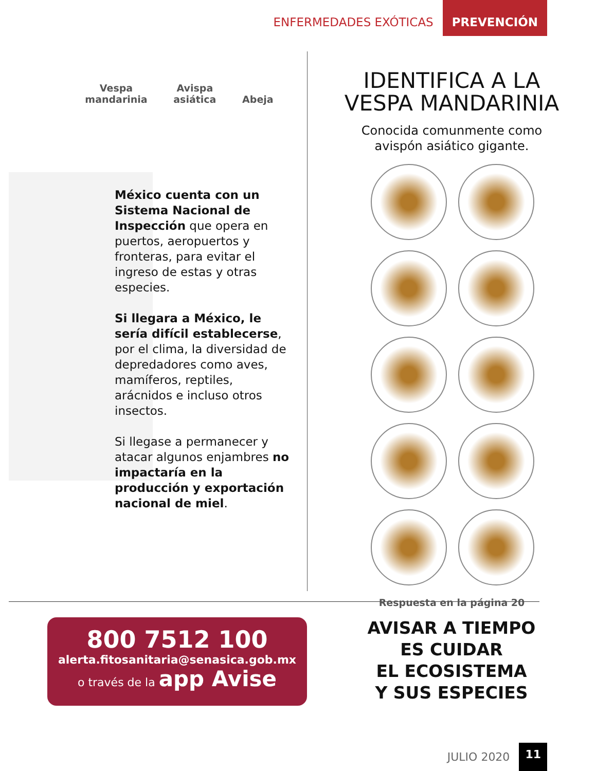ENFERMEDADES EXÓTICAS PREVENCIÓN
Vespa
mandarinia
Avispa
asiática
Abeja
México cuenta con un Sistema Nacional de Inspección que opera en puertos, aeropuertos y fronteras, para evitar el ingreso de estas y otras especies.
Si llegara a México, le sería difícil establecerse, por el clima, la diversidad de depredadores como aves, mamíferos, reptiles, arácnidos e incluso otros insectos.
Si llegase a permanecer y atacar algunos enjambres no impactaría en la producción y exportación nacional de miel.
IDENTIFICA A LA
VESPA MANDARINIA
Conocida comunmente como
avispón asiático gigante.
Respuesta en la página 20
800 7512 100
alerta.fitosanitaria@senasica.gob.mx
o través de la app Avise
AVISAR A TIEMPO
ES CUIDAR
EL ECOSISTEMA
Y SUS ESPECIES
JULIO 2020 11